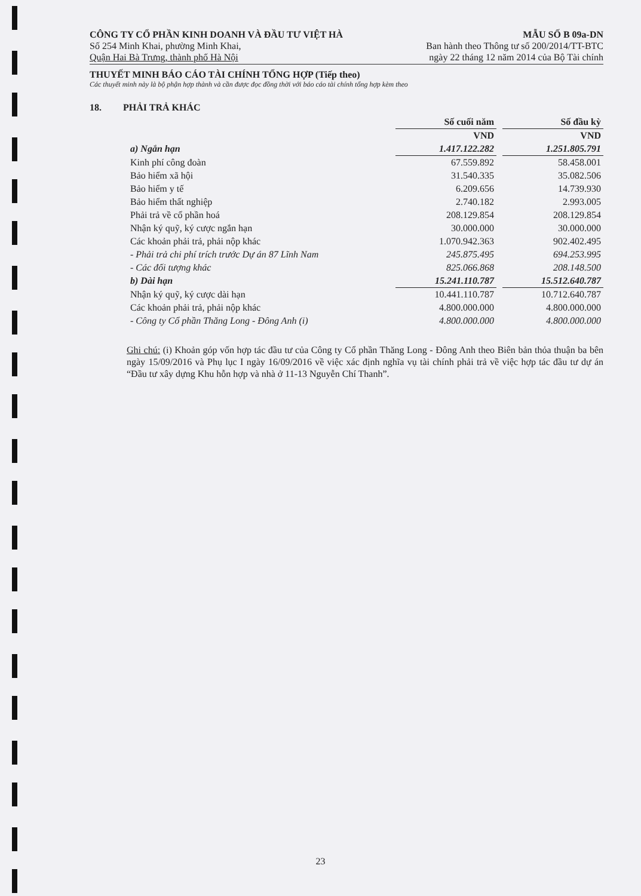CÔNG TY CỔ PHẦN KINH DOANH VÀ ĐẦU TƯ VIỆT HÀ
Số 254 Minh Khai, phường Minh Khai,
Quận Hai Bà Trưng, thành phố Hà Nội
MẪU SỐ B 09a-DN
Ban hành theo Thông tư số 200/2014/TT-BTC
ngày 22 tháng 12 năm 2014 của Bộ Tài chính
THUYẾT MINH BÁO CÁO TÀI CHÍNH TỔNG HỢP (Tiếp theo)
Các thuyết minh này là bộ phận hợp thành và cần được đọc đồng thời với báo cáo tài chính tổng hợp kèm theo
18. PHẢI TRẢ KHÁC
| | Số cuối năm | | Số đầu kỳ |
| --- | --- | --- | --- |
| | VND | | VND |
| a) Ngắn hạn | 1.417.122.282 | | 1.251.805.791 |
| Kinh phí công đoàn | 67.559.892 | | 58.458.001 |
| Bảo hiểm xã hội | 31.540.335 | | 35.082.506 |
| Bảo hiểm y tế | 6.209.656 | | 14.739.930 |
| Bảo hiểm thất nghiệp | 2.740.182 | | 2.993.005 |
| Phải trả về cổ phần hoá | 208.129.854 | | 208.129.854 |
| Nhận ký quỹ, ký cược ngắn hạn | 30.000.000 | | 30.000.000 |
| Các khoản phải trả, phải nộp khác | 1.070.942.363 | | 902.402.495 |
| - Phải trả chi phí trích trước Dự án 87 Lĩnh Nam | 245.875.495 | | 694.253.995 |
| - Các đối tượng khác | 825.066.868 | | 208.148.500 |
| b) Dài hạn | 15.241.110.787 | | 15.512.640.787 |
| Nhận ký quỹ, ký cược dài hạn | 10.441.110.787 | | 10.712.640.787 |
| Các khoản phải trả, phải nộp khác | 4.800.000.000 | | 4.800.000.000 |
| - Công ty Cổ phần Thăng Long - Đông Anh (i) | 4.800.000.000 | | 4.800.000.000 |
Ghi chú: (i) Khoản góp vốn hợp tác đầu tư của Công ty Cổ phần Thăng Long - Đông Anh theo Biên bản thỏa thuận ba bên ngày 15/09/2016 và Phụ lục I ngày 16/09/2016 về việc xác định nghĩa vụ tài chính phải trả về việc hợp tác đầu tư dự án “Đầu tư xây dựng Khu hỗn hợp và nhà ở 11-13 Nguyễn Chí Thanh”.
23